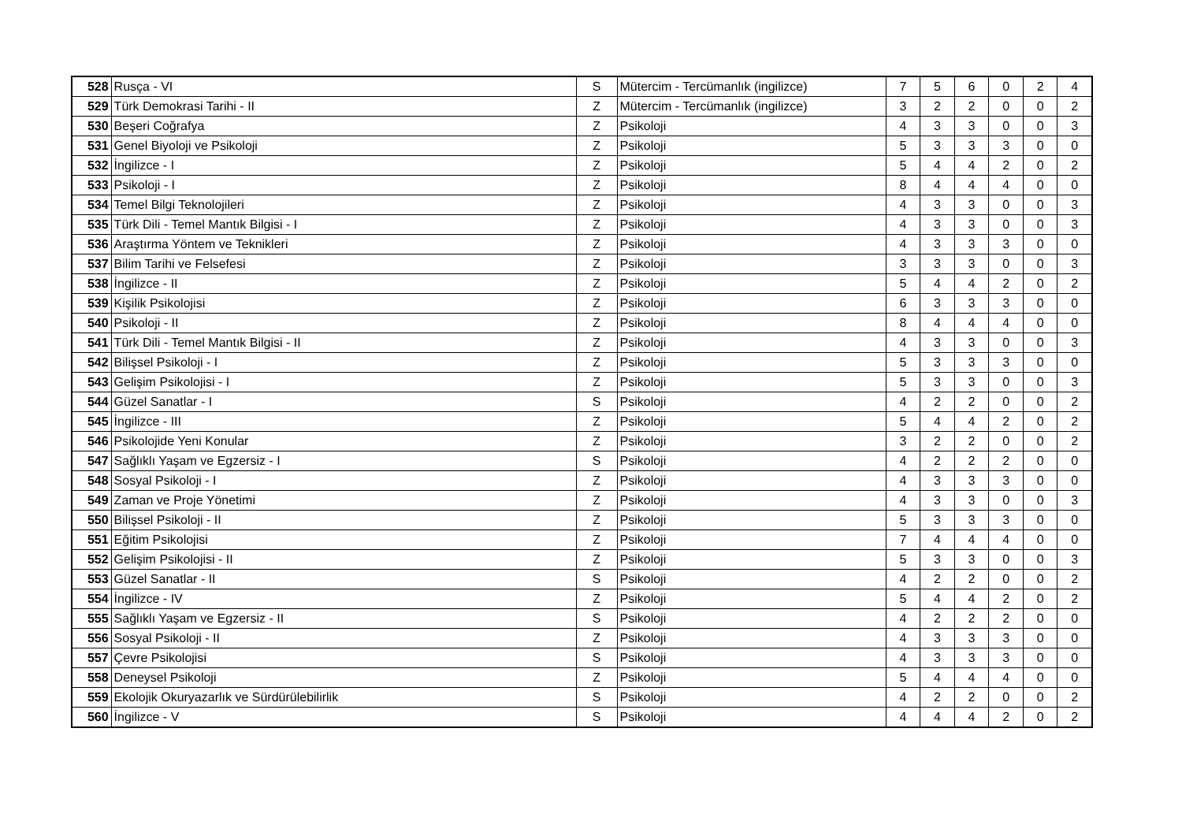| 528 | Rusça - VI | S | Mütercim - Tercümanlık (ingilizce) | 7 | 5 | 6 | 0 | 2 | 4 |
| 529 | Türk Demokrasi Tarihi - II | Z | Mütercim - Tercümanlık (ingilizce) | 3 | 2 | 2 | 0 | 0 | 2 |
| 530 | Beşeri Coğrafya | Z | Psikoloji | 4 | 3 | 3 | 0 | 0 | 3 |
| 531 | Genel Biyoloji ve Psikoloji | Z | Psikoloji | 5 | 3 | 3 | 3 | 0 | 0 |
| 532 | İngilizce - I | Z | Psikoloji | 5 | 4 | 4 | 2 | 0 | 2 |
| 533 | Psikoloji - I | Z | Psikoloji | 8 | 4 | 4 | 4 | 0 | 0 |
| 534 | Temel Bilgi Teknolojileri | Z | Psikoloji | 4 | 3 | 3 | 0 | 0 | 3 |
| 535 | Türk Dili - Temel Mantık Bilgisi - I | Z | Psikoloji | 4 | 3 | 3 | 0 | 0 | 3 |
| 536 | Araştırma Yöntem ve Teknikleri | Z | Psikoloji | 4 | 3 | 3 | 3 | 0 | 0 |
| 537 | Bilim Tarihi ve Felsefesi | Z | Psikoloji | 3 | 3 | 3 | 0 | 0 | 3 |
| 538 | İngilizce - II | Z | Psikoloji | 5 | 4 | 4 | 2 | 0 | 2 |
| 539 | Kişilik Psikolojisi | Z | Psikoloji | 6 | 3 | 3 | 3 | 0 | 0 |
| 540 | Psikoloji - II | Z | Psikoloji | 8 | 4 | 4 | 4 | 0 | 0 |
| 541 | Türk Dili - Temel Mantık Bilgisi - II | Z | Psikoloji | 4 | 3 | 3 | 0 | 0 | 3 |
| 542 | Bilişsel Psikoloji - I | Z | Psikoloji | 5 | 3 | 3 | 3 | 0 | 0 |
| 543 | Gelişim Psikolojisi - I | Z | Psikoloji | 5 | 3 | 3 | 0 | 0 | 3 |
| 544 | Güzel Sanatlar - I | S | Psikoloji | 4 | 2 | 2 | 0 | 0 | 2 |
| 545 | İngilizce - III | Z | Psikoloji | 5 | 4 | 4 | 2 | 0 | 2 |
| 546 | Psikolojide Yeni Konular | Z | Psikoloji | 3 | 2 | 2 | 0 | 0 | 2 |
| 547 | Sağlıklı Yaşam ve Egzersiz - I | S | Psikoloji | 4 | 2 | 2 | 2 | 0 | 0 |
| 548 | Sosyal Psikoloji - I | Z | Psikoloji | 4 | 3 | 3 | 3 | 0 | 0 |
| 549 | Zaman ve Proje Yönetimi | Z | Psikoloji | 4 | 3 | 3 | 0 | 0 | 3 |
| 550 | Bilişsel Psikoloji - II | Z | Psikoloji | 5 | 3 | 3 | 3 | 0 | 0 |
| 551 | Eğitim Psikolojisi | Z | Psikoloji | 7 | 4 | 4 | 4 | 0 | 0 |
| 552 | Gelişim Psikolojisi - II | Z | Psikoloji | 5 | 3 | 3 | 0 | 0 | 3 |
| 553 | Güzel Sanatlar - II | S | Psikoloji | 4 | 2 | 2 | 0 | 0 | 2 |
| 554 | İngilizce - IV | Z | Psikoloji | 5 | 4 | 4 | 2 | 0 | 2 |
| 555 | Sağlıklı Yaşam ve Egzersiz - II | S | Psikoloji | 4 | 2 | 2 | 2 | 0 | 0 |
| 556 | Sosyal Psikoloji - II | Z | Psikoloji | 4 | 3 | 3 | 3 | 0 | 0 |
| 557 | Çevre Psikolojisi | S | Psikoloji | 4 | 3 | 3 | 3 | 0 | 0 |
| 558 | Deneysel Psikoloji | Z | Psikoloji | 5 | 4 | 4 | 4 | 0 | 0 |
| 559 | Ekolojik Okuryazarlık ve Sürdürülebilirlik | S | Psikoloji | 4 | 2 | 2 | 0 | 0 | 2 |
| 560 | İngilizce - V | S | Psikoloji | 4 | 4 | 4 | 2 | 0 | 2 |